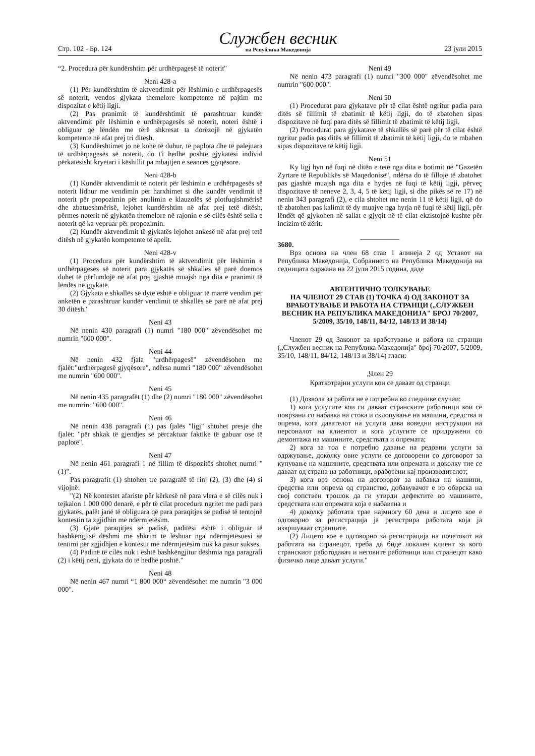Стр. 102 - Бр. 124
Службен весник
на Република Македонија
23 јули 2015
“2. Procedura për kundërshtim për urdhërpagesë të noterit"
Neni 428-a
(1) Për kundërshtim të aktvendimit për lëshimin e urdhërpagesës së noterit, vendos gjykata themelore kompetente në pajtim me dispozitat e këtij ligji.
(2) Pas pranimit të kundërshtimit të parashtruar kundër aktvendimit për lëshimin e urdhërpagesës së noterit, noteri është i obliguar që lëndën me tërë shkresat ta dorëzojë në gjykatën kompetente në afat prej tri ditësh.
(3) Kundërshtimet jo në kohë të duhur, të paplota dhe të palejuara të urdhërpagesës së noterit, do t'i hedhë poshtë gjykatësi individ përkatësisht kryetari i këshillit pa mbajtjen e seancës gjyqësore.
Neni 428-b
(1) Kundër aktvendimit të noterit për lëshimin e urdhërpagesës së noterit lidhur me vendimin për harxhimet si dhe kundër vendimit të noterit për propozimin për anulimin e klauzolës së plotfuqishmërisë dhe zbatueshmërisë, lejohet kundërshtim në afat prej tetë ditësh, përmes noterit në gjykatën themelore në rajonin e së cilës është selia e noterit që ka vepruar për propozimin.
(2) Kundër aktvendimit të gjykatës lejohet ankesë në afat prej tetë ditësh në gjykatën kompetente të apelit.
Neni 428-v
(1) Procedura për kundërshtim të aktvendimit për lëshimin e urdhërpagesës së noterit para gjykatës së shkallës së parë doemos duhet të përfundojë në afat prej gjashtë muajsh nga dita e pranimit të lëndës në gjykatë.
(2) Gjykata e shkallës së dytë është e obliguar të marrë vendim për anketën e parashtruar kundër vendimit të shkallës së parë në afat prej 30 ditësh."
Neni 43
Në nenin 430 paragrafi (1) numri "180 000" zëvendësohet me numrin "600 000".
Neni 44
Në nenin 432 fjala "urdhërpagesë" zëvendësohen me fjalët:"urdhërpagesë gjyqësore", ndërsa numri "180 000" zëvendësohet me numrin "600 000".
Neni 45
Në nenin 435 paragrafët (1) dhe (2) numri "180 000" zëvendësohet me numrin: "600 000".
Neni 46
Në nenin 438 paragrafi (1) pas fjalës "ligj" shtohet presje dhe fjalët: "për shkak të gjendjes së përcaktuar faktike të gabuar ose të paplotë".
Neni 47
Në nenin 461 paragrafi 1 në fillim të dispozitës shtohet numri "(1)".
Pas paragrafit (1) shtohen tre paragrafë të rinj (2), (3) dhe (4) si vijojnë:
"(2) Në kontestet afariste për kërkesë në para vlera e së cilës nuk i tejkalon 1 000 000 denarë, e për të cilat procedura ngritet me padi para gjykatës, palët janë të obliguara që para paraqitjes së padisë të tentojnë kontestin ta zgjidhin me ndërmjetësim.
(3) Gjatë paraqitjes së padisë, paditësi është i obliguar të bashkëngjisë dëshmi me shkrim të lëshuar nga ndërmjetësuesi se tentimi për zgjidhjen e kontestit me ndërmjetësim nuk ka pasur sukses.
(4) Padinë të cilës nuk i është bashkëngjitur dëshmia nga paragrafi (2) i këtij neni, gjykata do të hedhë poshtë."
Neni 48
Në nenin 467 numri “1 800 000“ zëvendësohet me numrin "3 000 000".
Neni 49
Në nenin 473 paragrafi (1) numri "300 000" zëvendësohet me numrin "600 000".
Neni 50
(1) Procedurat para gjykatave për të cilat është ngritur padia para ditës së fillimit të zbatimit të këtij ligji, do të zbatohen sipas dispozitave në fuqi para ditës së fillimit të zbatimit të këtij ligji.
(2) Procedurat para gjykatave të shkallës së parë për të cilat është ngritur padia pas ditës së fillimit të zbatimit të këtij ligji, do te mbahen sipas dispozitave të këtij ligji.
Neni 51
Ky ligj hyn në fuqi në ditën e tetë nga dita e botimit në "Gazetën Zyrtare të Republikës së Maqedonisë", ndërsa do të fillojë të zbatohet pas gjashtë muajsh nga dita e hyrjes në fuqi të këtij ligji, përveç dispozitave të neneve 2, 3, 4, 5 të këtij ligji, si dhe pikës së re 17) në nenin 343 paragrafi (2), e cila shtohet me nenin 11 të këtij ligji, që do të zbatohen pas kalimit të dy muajve nga hyrja në fuqi të këtij ligji, për lëndët që gjykohen në sallat e gjyqit në të cilat ekzistojnë kushte për incizim të zërit.
___________
3680.
Врз основа на член 68 став 1 алинеја 2 од Уставот на Република Македонија, Собранието на Република Македонија на седницата одржана на 22 јули 2015 година, даде
АВТЕНТИЧНО ТОЛКУВАЊЕ
НА ЧЛЕНОТ 29 СТАВ (1) ТОЧКА 4) ОД ЗАКОНОТ ЗА ВРАБОТУВАЊЕ И РАБОТА НА СТРАНЦИ („СЛУЖБЕН ВЕСНИК НА РЕПУБЛИКА МАКЕДОНИЈА" БРОЈ 70/2007, 5/2009, 35/10, 148/11, 84/12, 148/13 И 38/14)
Членот 29 од Законот за вработување и работа на странци („Службен весник на Република Македонија" број 70/2007, 5/2009, 35/10, 148/11, 84/12, 148/13 и 38/14) гласи:
„Член 29
Краткотрајни услуги кои се даваат од странци
(1) Дозвола за работа не е потребна во следниве случаи:
1) кога услугите кои ги даваат странските работници кои се поврзани со набавка на стока и склопување на машини, средства и опрема, кога давателот на услуги дава воведни инструкции на персоналот на клиентот и кога услугите се придружени со демонтажа на машините, средствата и опремата;
2) кога за тоа е потребно давање на редовни услуги за одржување, доколку овие услуги се договорени со договорот за купување на машините, средствата или опремата и доколку тие се даваат од страна на работници, вработени кај производителот;
3) кога врз основа на договорот за набавка на машини, средства или опрема од странство, добавувачот е во обврска на свој сопствен трошок да ги утврди дефектите во машините, средствата или опремата која е набавена и
4) доколку работата трае најмногу 60 дена и лицето кое е одговорно за регистрација ја регистрира работата која ја извршуваат странците.
(2) Лицето кое е одговорно за регистрација на почетокот на работата на странецот, треба да биде локален клиент за кого странскиот работодавач и неговите работници или странецот како физичко лице даваат услуги."